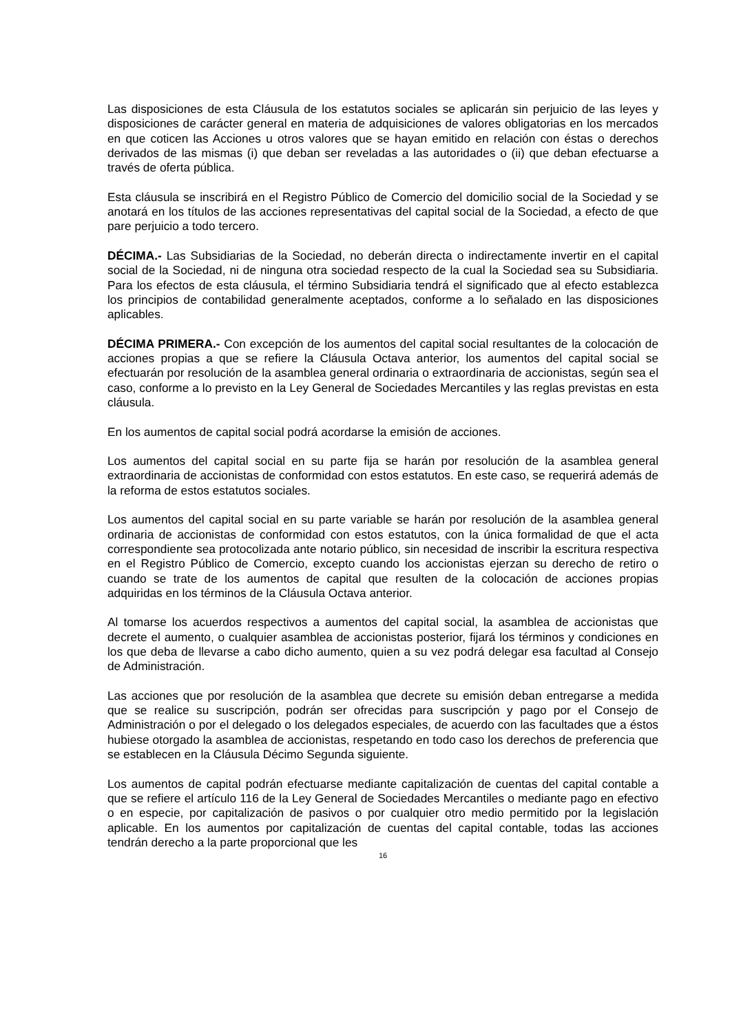Las disposiciones de esta Cláusula de los estatutos sociales se aplicarán sin perjuicio de las leyes y disposiciones de carácter general en materia de adquisiciones de valores obligatorias en los mercados en que coticen las Acciones u otros valores que se hayan emitido en relación con éstas o derechos derivados de las mismas (i) que deban ser reveladas a las autoridades o (ii) que deban efectuarse a través de oferta pública.
Esta cláusula se inscribirá en el Registro Público de Comercio del domicilio social de la Sociedad y se anotará en los títulos de las acciones representativas del capital social de la Sociedad, a efecto de que pare perjuicio a todo tercero.
DÉCIMA.- Las Subsidiarias de la Sociedad, no deberán directa o indirectamente invertir en el capital social de la Sociedad, ni de ninguna otra sociedad respecto de la cual la Sociedad sea su Subsidiaria. Para los efectos de esta cláusula, el término Subsidiaria tendrá el significado que al efecto establezca los principios de contabilidad generalmente aceptados, conforme a lo señalado en las disposiciones aplicables.
DÉCIMA PRIMERA.- Con excepción de los aumentos del capital social resultantes de la colocación de acciones propias a que se refiere la Cláusula Octava anterior, los aumentos del capital social se efectuarán por resolución de la asamblea general ordinaria o extraordinaria de accionistas, según sea el caso, conforme a lo previsto en la Ley General de Sociedades Mercantiles y las reglas previstas en esta cláusula.
En los aumentos de capital social podrá acordarse la emisión de acciones.
Los aumentos del capital social en su parte fija se harán por resolución de la asamblea general extraordinaria de accionistas de conformidad con estos estatutos. En este caso, se requerirá además de la reforma de estos estatutos sociales.
Los aumentos del capital social en su parte variable se harán por resolución de la asamblea general ordinaria de accionistas de conformidad con estos estatutos, con la única formalidad de que el acta correspondiente sea protocolizada ante notario público, sin necesidad de inscribir la escritura respectiva en el Registro Público de Comercio, excepto cuando los accionistas ejerzan su derecho de retiro o cuando se trate de los aumentos de capital que resulten de la colocación de acciones propias adquiridas en los términos de la Cláusula Octava anterior.
Al tomarse los acuerdos respectivos a aumentos del capital social, la asamblea de accionistas que decrete el aumento, o cualquier asamblea de accionistas posterior, fijará los términos y condiciones en los que deba de llevarse a cabo dicho aumento, quien a su vez podrá delegar esa facultad al Consejo de Administración.
Las acciones que por resolución de la asamblea que decrete su emisión deban entregarse a medida que se realice su suscripción, podrán ser ofrecidas para suscripción y pago por el Consejo de Administración o por el delegado o los delegados especiales, de acuerdo con las facultades que a éstos hubiese otorgado la asamblea de accionistas, respetando en todo caso los derechos de preferencia que se establecen en la Cláusula Décimo Segunda siguiente.
Los aumentos de capital podrán efectuarse mediante capitalización de cuentas del capital contable a que se refiere el artículo 116 de la Ley General de Sociedades Mercantiles o mediante pago en efectivo o en especie, por capitalización de pasivos o por cualquier otro medio permitido por la legislación aplicable. En los aumentos por capitalización de cuentas del capital contable, todas las acciones tendrán derecho a la parte proporcional que les
16